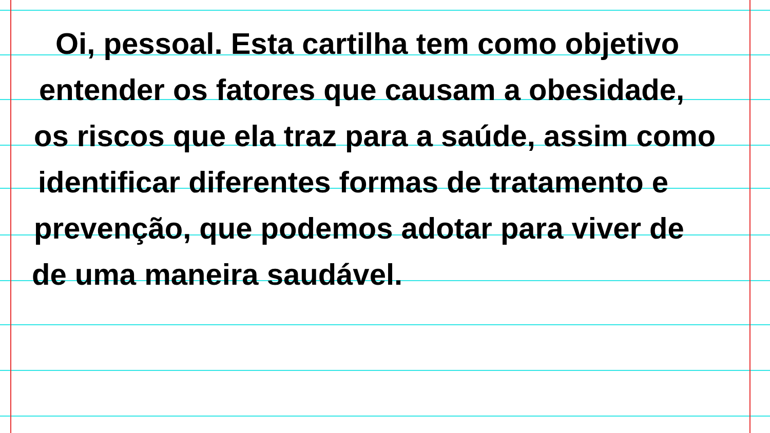Oi, pessoal. Esta cartilha tem como objetivo
entender os fatores que causam a obesidade,
os riscos que ela traz para a saúde, assim como
identificar diferentes formas de tratamento e
prevenção, que podemos adotar para viver de
de uma maneira saudável.